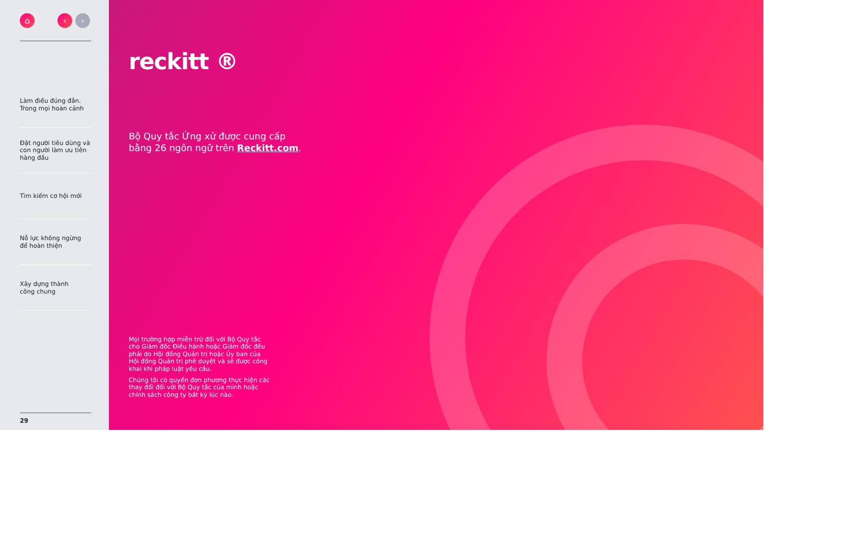⌂ ‹ ›
Làm điều đúng đắn.
Trong mọi hoàn cảnh
Đặt người tiêu dùng và con người làm ưu tiên hàng đầu
Tìm kiếm cơ hội mới
Nỗ lực không ngừng
để hoàn thiện
Xây dựng thành
công chung
29
reckitt ®
Bộ Quy tắc Ứng xử được cung cấp
bằng 26 ngôn ngữ trên Reckitt.com.
Mọi trường hợp miễn trừ đối với Bộ Quy tắc cho Giám đốc Điều hành hoặc Giám đốc đều phải do Hội đồng Quản trị hoặc Ủy ban của Hội đồng Quản trị phê duyệt và sẽ được công khai khi pháp luật yêu cầu.
Chúng tôi có quyền đơn phương thực hiện các thay đổi đối với Bộ Quy tắc của mình hoặc chính sách công ty bất kỳ lúc nào.